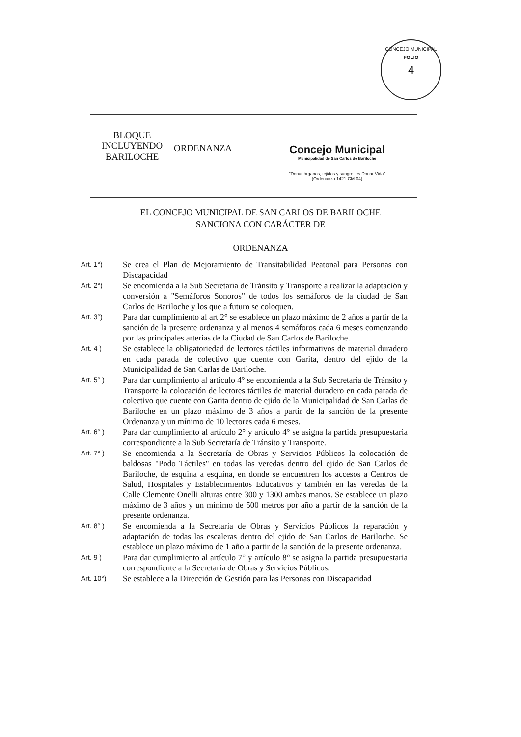CONCEJO MUNICIPAL
FOLIO
4
BLOQUE
INCLUYENDO
BARILOCHE
ORDENANZA
Concejo Municipal
Municipalidad de San Carlos de Bariloche
"Donar órganos, tejidos y sangre, es Donar Vida"
(Ordenanza 1421-CM-04)
EL CONCEJO MUNICIPAL DE SAN CARLOS DE BARILOCHE
SANCIONA CON CARÁCTER DE
ORDENANZA
Art. 1°)
Se crea el Plan de Mejoramiento de Transitabilidad Peatonal para Personas con Discapacidad
Art. 2°)
Se encomienda a la Sub Secretaría de Tránsito y Transporte a realizar la adaptación y conversión a "Semáforos Sonoros" de todos los semáforos de la ciudad de San Carlos de Bariloche y los que a futuro se coloquen.
Art. 3°)
Para dar cumplimiento al art 2° se establece un plazo máximo de 2 años a partir de la sanción de la presente ordenanza y al menos 4 semáforos cada 6 meses comenzando por las principales arterias de la Ciudad de San Carlos de Bariloche.
Art. 4 )
Se establece la obligatoriedad de lectores táctiles informativos de material duradero en cada parada de colectivo que cuente con Garita, dentro del ejido de la Municipalidad de San Carlas de Bariloche.
Art. 5° )
Para dar cumplimiento al artículo 4° se encomienda a la Sub Secretaría de Tránsito y Transporte la colocación de lectores táctiles de material duradero en cada parada de colectivo que cuente con Garita dentro de ejido de la Municipalidad de San Carlas de Bariloche en un plazo máximo de 3 años a partir de la sanción de la presente Ordenanza y un mínimo de 10 lectores cada 6 meses.
Art. 6° )
Para dar cumplimiento al artículo 2° y artículo 4° se asigna la partida presupuestaria correspondiente a la Sub Secretaría de Tránsito y Transporte.
Art. 7° )
Se encomienda a la Secretaría de Obras y Servicios Públicos la colocación de baldosas "Podo Táctiles" en todas las veredas dentro del ejido de San Carlos de Bariloche, de esquina a esquina, en donde se encuentren los accesos a Centros de Salud, Hospitales y Establecimientos Educativos y también en las veredas de la Calle Clemente Onelli alturas entre 300 y 1300 ambas manos. Se establece un plazo máximo de 3 años y un mínimo de 500 metros por año a partir de la sanción de la presente ordenanza.
Art. 8° )
Se encomienda a la Secretaría de Obras y Servicios Públicos la reparación y adaptación de todas las escaleras dentro del ejido de San Carlos de Bariloche. Se establece un plazo máximo de 1 año a partir de la sanción de la presente ordenanza.
Art. 9 )
Para dar cumplimiento al artículo 7° y artículo 8° se asigna la partida presupuestaria correspondiente a la Secretaría de Obras y Servicios Públicos.
Art. 10°)
Se establece a la Dirección de Gestión para las Personas con Discapacidad